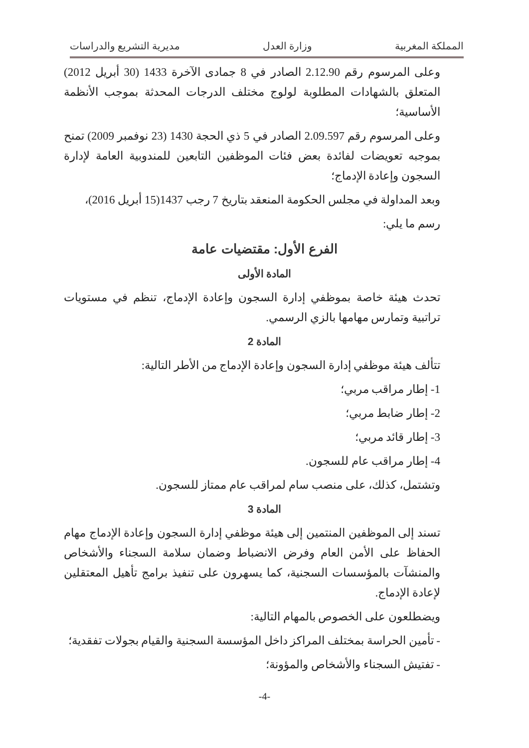المملكة المغربية وزارة العدل مديرية التشريع والدراسات
وعلى المرسوم رقم 2.12.90 الصادر في 8 جمادى الآخرة 1433 (30 أبريل 2012) المتعلق بالشهادات المطلوبة لولوج مختلف الدرجات المحدثة بموجب الأنظمة الأساسية؛
وعلى المرسوم رقم 2.09.597 الصادر في 5 ذي الحجة 1430 (23 نوفمبر 2009) تمنح بموجبه تعويضات لفائدة بعض فئات الموظفين التابعين للمندوبية العامة لإدارة السجون وإعادة الإدماج؛
وبعد المداولة في مجلس الحكومة المنعقد بتاريخ 7 رجب 1437(15 أبريل 2016)،
رسم ما يلي:
الفرع الأول: مقتضيات عامة
المادة الأولى
تحدث هيئة خاصة بموظفي إدارة السجون وإعادة الإدماج، تنظم في مستويات تراتبية وتمارس مهامها بالزي الرسمي.
المادة 2
تتألف هيئة موظفي إدارة السجون وإعادة الإدماج من الأطر التالية:
1- إطار مراقب مربي؛
2- إطار ضابط مربي؛
3- إطار قائد مربي؛
4- إطار مراقب عام للسجون.
وتشتمل، كذلك، على منصب سام لمراقب عام ممتاز للسجون.
المادة 3
تسند إلى الموظفين المنتمين إلى هيئة موظفي إدارة السجون وإعادة الإدماج مهام الحفاظ على الأمن العام وفرض الانضباط وضمان سلامة السجناء والأشخاص والمنشآت بالمؤسسات السجنية، كما يسهرون على تنفيذ برامج تأهيل المعتقلين لإعادة الإدماج.
ويضطلعون على الخصوص بالمهام التالية:
- تأمين الحراسة بمختلف المراكز داخل المؤسسة السجنية والقيام بجولات تفقدية؛
- تفتيش السجناء والأشخاص والمؤونة؛
-4-